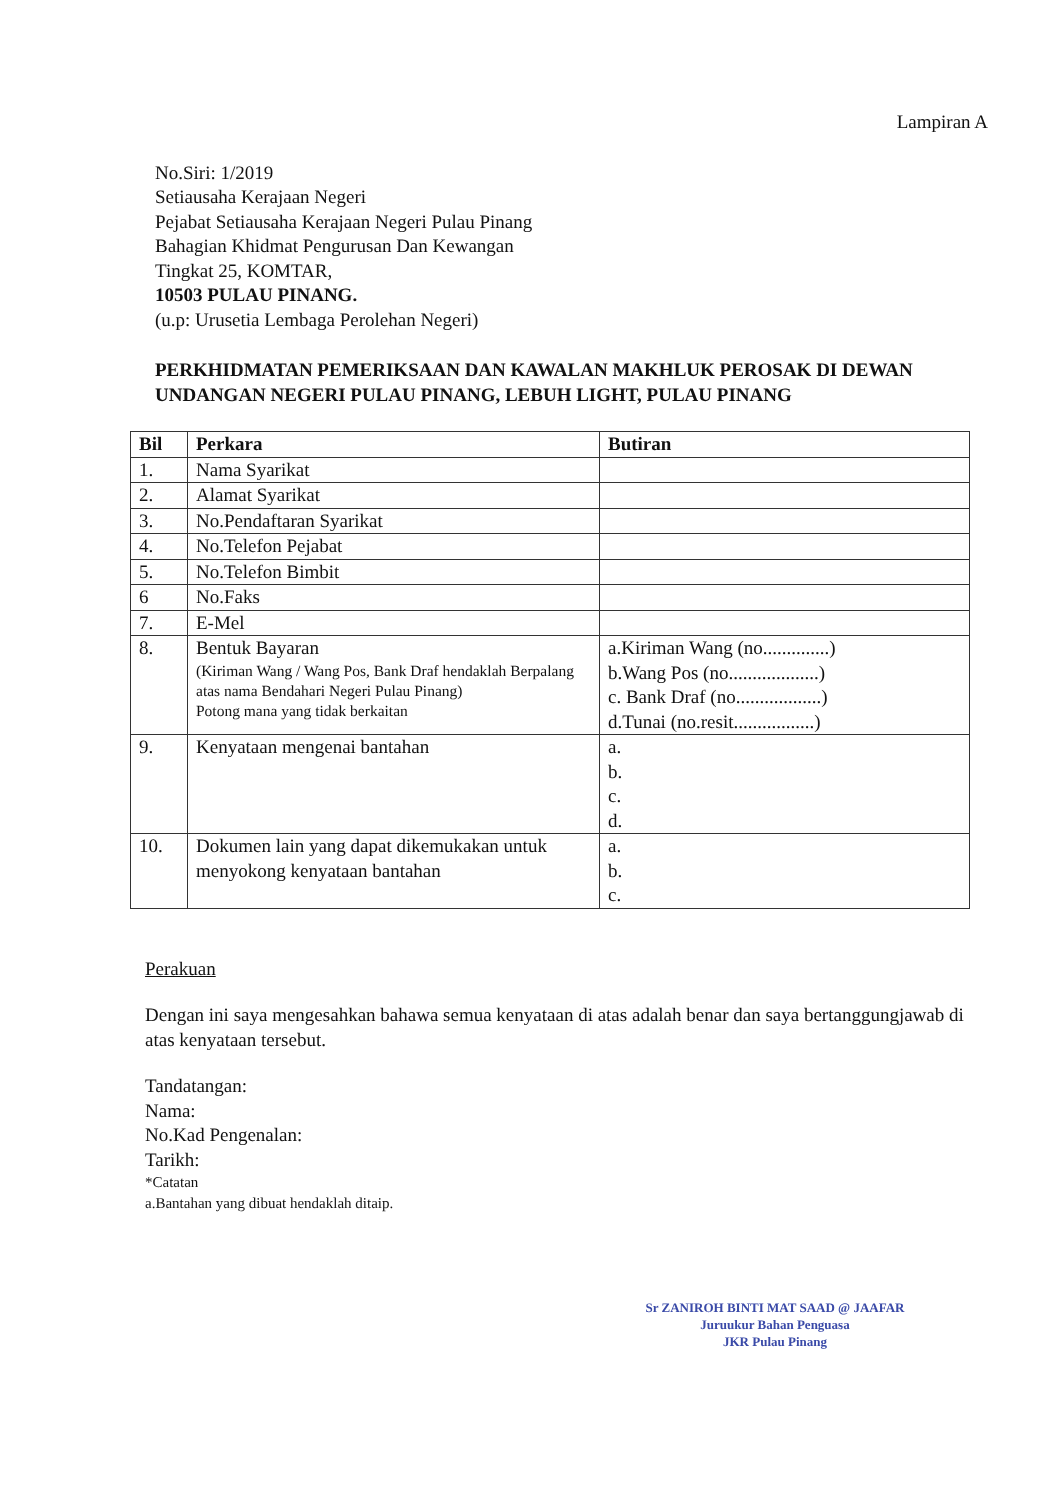Lampiran A
No.Siri: 1/2019
Setiausaha Kerajaan Negeri
Pejabat Setiausaha Kerajaan Negeri Pulau Pinang
Bahagian Khidmat Pengurusan Dan Kewangan
Tingkat 25, KOMTAR,
10503 PULAU PINANG.
(u.p: Urusetia Lembaga Perolehan Negeri)
PERKHIDMATAN PEMERIKSAAN DAN KAWALAN MAKHLUK PEROSAK DI DEWAN UNDANGAN NEGERI PULAU PINANG, LEBUH LIGHT, PULAU PINANG
| Bil | Perkara | Butiran |
| --- | --- | --- |
| 1. | Nama Syarikat | |
| 2. | Alamat Syarikat | |
| 3. | No.Pendaftaran Syarikat | |
| 4. | No.Telefon Pejabat | |
| 5. | No.Telefon Bimbit | |
| 6 | No.Faks | |
| 7. | E-Mel | |
| 8. | Bentuk Bayaran (Kiriman Wang / Wang Pos, Bank Draf hendaklah Berpalang atas nama Bendahari Negeri Pulau Pinang) Potong mana yang tidak berkaitan | a.Kiriman Wang (no..............) b.Wang Pos (no...................) c. Bank Draf (no..................) d.Tunai (no.resit.................) |
| 9. | Kenyataan mengenai bantahan | a. b. c. d. |
| 10. | Dokumen lain yang dapat dikemukakan untuk menyokong kenyataan bantahan | a. b. c. |
Perakuan
Dengan ini saya mengesahkan bahawa semua kenyataan di atas adalah benar dan saya bertanggungjawab di atas kenyataan tersebut.
Tandatangan:
Nama:
No.Kad Pengenalan:
Tarikh:
*Catatan
a.Bantahan yang dibuat hendaklah ditaip.
Sr ZANIROH BINTI MAT SAAD @ JAAFAR
Juruukur Bahan Penguasa
JKR Pulau Pinang